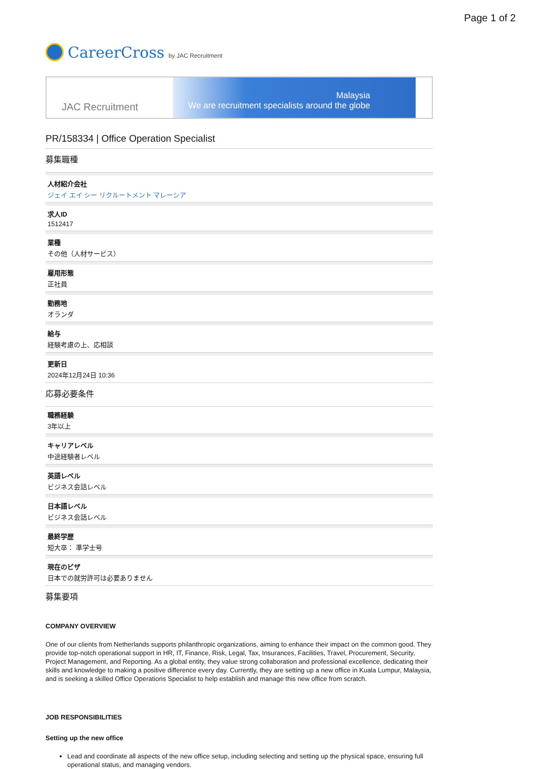Page 1 of 2
CareerCross by JAC Recruitment
JAC Recruitment
Malaysia
We are recruitment specialists around the globe
PR/158334 | Office Operation Specialist
募集職種
人材紹介会社
ジェイ エイ シー リクルートメント マレーシア
求人ID
1512417
業種
その他（人材サービス）
雇用形態
正社員
勤務地
オランダ
給与
経験考慮の上、応相談
更新日
2024年12月24日 10:36
応募必要条件
職務経験
3年以上
キャリアレベル
中途経験者レベル
英語レベル
ビジネス会話レベル
日本語レベル
ビジネス会話レベル
最終学歴
短大卒： 準学士号
現在のビザ
日本での就労許可は必要ありません
募集要項
COMPANY OVERVIEW
One of our clients from Netherlands supports philanthropic organizations, aiming to enhance their impact on the common good. They provide top-notch operational support in HR, IT, Finance, Risk, Legal, Tax, Insurances, Facilities, Travel, Procurement, Security, Project Management, and Reporting. As a global entity, they value strong collaboration and professional excellence, dedicating their skills and knowledge to making a positive difference every day. Currently, they are setting up a new office in Kuala Lumpur, Malaysia, and is seeking a skilled Office Operations Specialist to help establish and manage this new office from scratch.
JOB RESPONSIBILITIES
Setting up the new office
Lead and coordinate all aspects of the new office setup, including selecting and setting up the physical space, ensuring full operational status, and managing vendors.